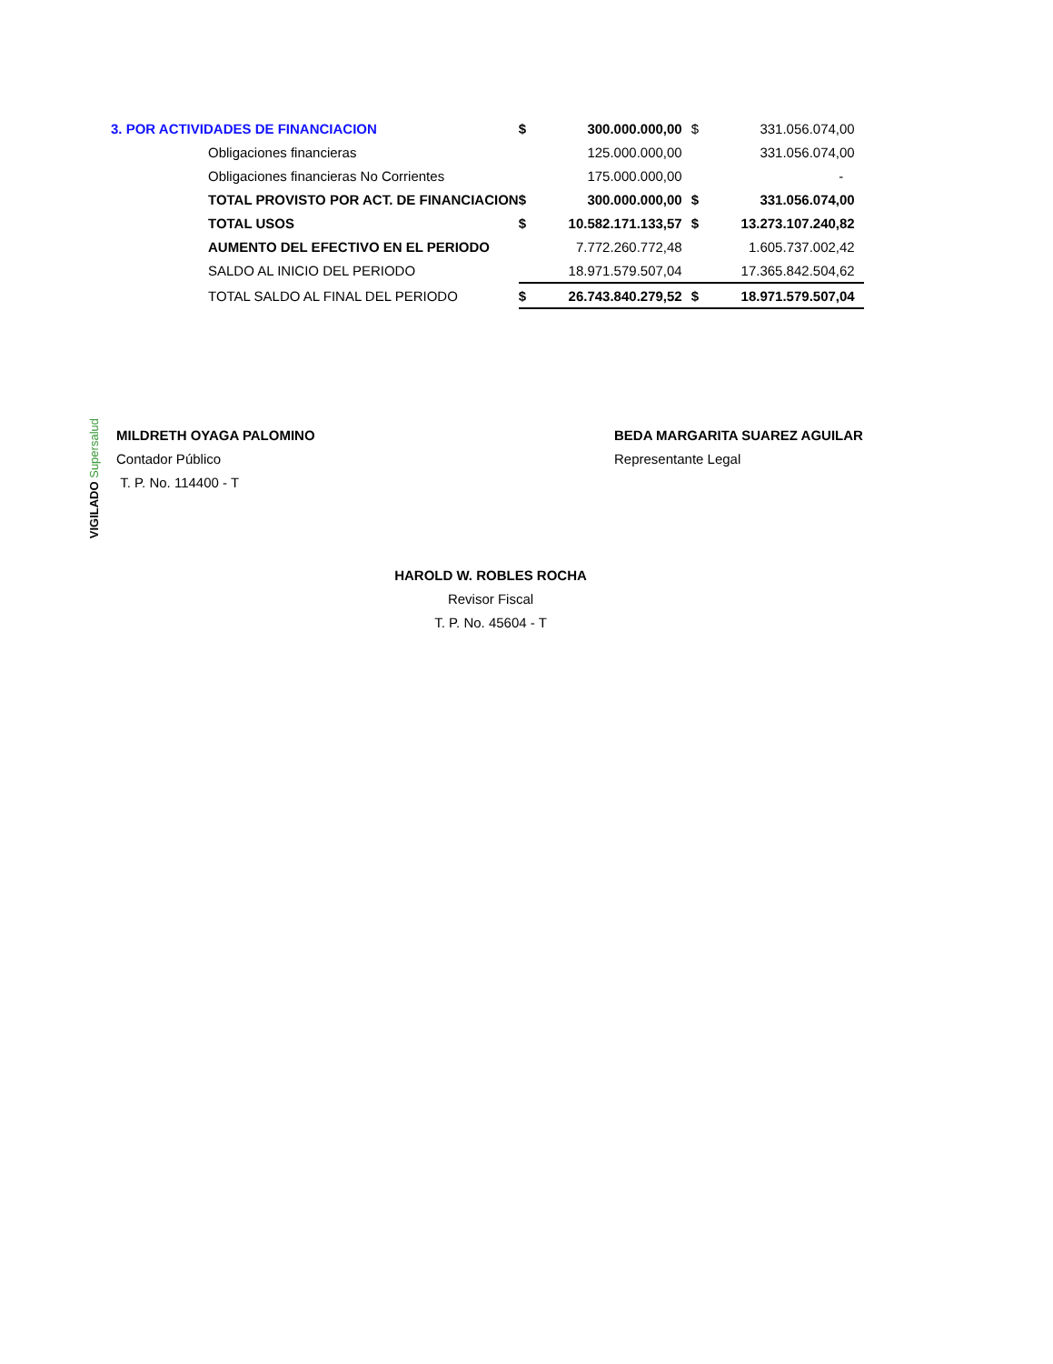| 3. POR ACTIVIDADES DE FINANCIACION | | $ | 300.000.000,00 | $ | 331.056.074,00 |
| | Obligaciones financieras | | 125.000.000,00 | | 331.056.074,00 |
| | Obligaciones financieras No Corrientes | | 175.000.000,00 | | - |
| | TOTAL PROVISTO POR ACT. DE FINANCIACION | $ | 300.000.000,00 | $ | 331.056.074,00 |
| | TOTAL USOS | $ | 10.582.171.133,57 | $ | 13.273.107.240,82 |
| | AUMENTO DEL EFECTIVO EN EL PERIODO | | 7.772.260.772,48 | | 1.605.737.002,42 |
| | SALDO AL INICIO DEL PERIODO | | 18.971.579.507,04 | | 17.365.842.504,62 |
| | TOTAL SALDO AL FINAL DEL PERIODO | $ | 26.743.840.279,52 | $ | 18.971.579.507,04 |
VIGILADO Supersalud
MILDRETH OYAGA PALOMINO
Contador Público
T. P. No. 114400 - T
BEDA MARGARITA SUAREZ AGUILAR
Representante Legal
HAROLD W. ROBLES ROCHA
Revisor Fiscal
T. P. No. 45604 - T